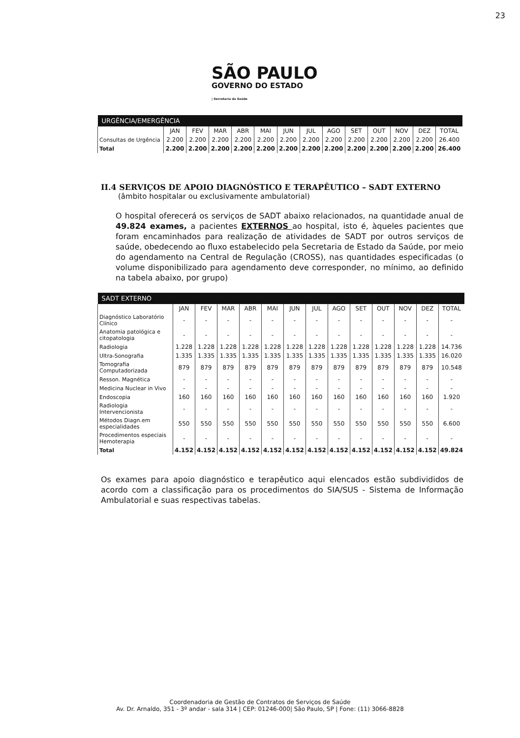23
SÃO PAULO
GOVERNO DO ESTADO
| Secretaria da Saúde
| URGÊNCIA/EMERGÊNCIA | | | | | | | | | | | | | |
| --- | --- | --- | --- | --- | --- | --- | --- | --- | --- | --- | --- | --- | --- |
| | JAN | FEV | MAR | ABR | MAI | JUN | JUL | AGO | SET | OUT | NOV | DEZ | TOTAL |
| Consultas de Urgência | 2.200 | 2.200 | 2.200 | 2.200 | 2.200 | 2.200 | 2.200 | 2.200 | 2.200 | 2.200 | 2.200 | 2.200 | 26.400 |
| Total | 2.200 | 2.200 | 2.200 | 2.200 | 2.200 | 2.200 | 2.200 | 2.200 | 2.200 | 2.200 | 2.200 | 2.200 | 26.400 |
II.4 SERVIÇOS DE APOIO DIAGNÓSTICO E TERAPÊUTICO – SADT EXTERNO
(âmbito hospitalar ou exclusivamente ambulatorial)
O hospital oferecerá os serviços de SADT abaixo relacionados, na quantidade anual de 49.824 exames, a pacientes EXTERNOS ao hospital, isto é, àqueles pacientes que foram encaminhados para realização de atividades de SADT por outros serviços de saúde, obedecendo ao fluxo estabelecido pela Secretaria de Estado da Saúde, por meio do agendamento na Central de Regulação (CROSS), nas quantidades especificadas (o volume disponibilizado para agendamento deve corresponder, no mínimo, ao definido na tabela abaixo, por grupo)
| SADT EXTERNO | | | | | | | | | | | | | |
| --- | --- | --- | --- | --- | --- | --- | --- | --- | --- | --- | --- | --- | --- |
| | JAN | FEV | MAR | ABR | MAI | JUN | JUL | AGO | SET | OUT | NOV | DEZ | TOTAL |
| Diagnóstico Laboratório Clínico | - | - | - | - | - | - | - | - | - | - | - | - | - |
| Anatomia patológica e citopatologia | - | - | - | - | - | - | - | - | - | - | - | - | - |
| Radiologia | 1.228 | 1.228 | 1.228 | 1.228 | 1.228 | 1.228 | 1.228 | 1.228 | 1.228 | 1.228 | 1.228 | 1.228 | 14.736 |
| Ultra-Sonografia | 1.335 | 1.335 | 1.335 | 1.335 | 1.335 | 1.335 | 1.335 | 1.335 | 1.335 | 1.335 | 1.335 | 1.335 | 16.020 |
| Tomografia Computadorizada | 879 | 879 | 879 | 879 | 879 | 879 | 879 | 879 | 879 | 879 | 879 | 879 | 10.548 |
| Resson. Magnética | - | - | - | - | - | - | - | - | - | - | - | - | - |
| Medicina Nuclear in Vivo | - | - | - | - | - | - | - | - | - | - | - | - | - |
| Endoscopia | 160 | 160 | 160 | 160 | 160 | 160 | 160 | 160 | 160 | 160 | 160 | 160 | 1.920 |
| Radiologia Intervencionista | - | - | - | - | - | - | - | - | - | - | - | - | - |
| Métodos Diagn.em especialidades | 550 | 550 | 550 | 550 | 550 | 550 | 550 | 550 | 550 | 550 | 550 | 550 | 6.600 |
| Procedimentos especiais Hemoterapia | - | - | - | - | - | - | - | - | - | - | - | - | - |
| Total | 4.152 | 4.152 | 4.152 | 4.152 | 4.152 | 4.152 | 4.152 | 4.152 | 4.152 | 4.152 | 4.152 | 4.152 | 49.824 |
Os exames para apoio diagnóstico e terapêutico aqui elencados estão subdivididos de acordo com a classificação para os procedimentos do SIA/SUS - Sistema de Informação Ambulatorial e suas respectivas tabelas.
Coordenadoria de Gestão de Contratos de Serviços de Saúde
Av. Dr. Arnaldo, 351 - 3º andar - sala 314 | CEP: 01246-000| São Paulo, SP | Fone: (11) 3066-8828